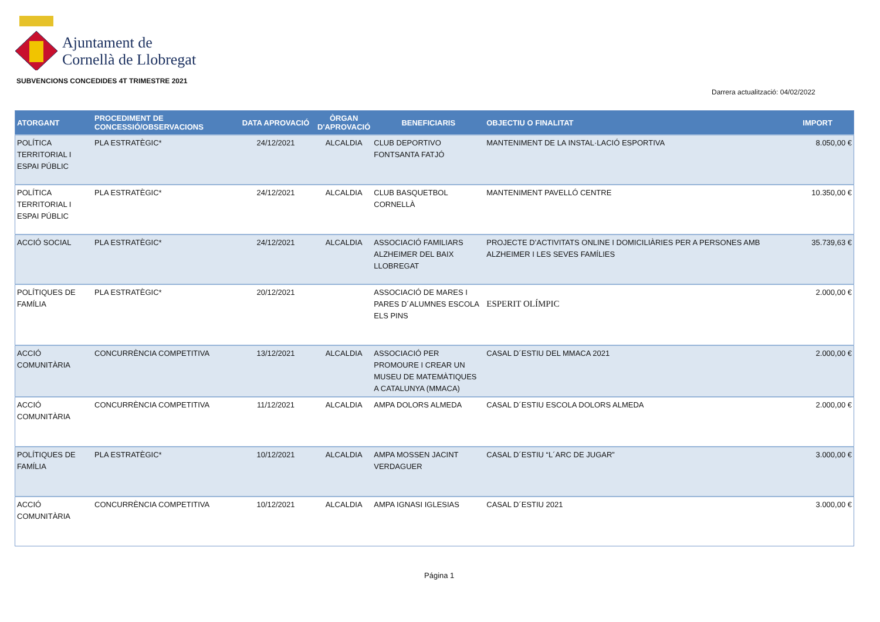Ajuntament de
Cornellà de Llobregat
SUBVENCIONS CONCEDIDES 4T TRIMESTRE 2021
Darrera actualització: 04/02/2022
| ATORGANT | PROCEDIMENT DE CONCESSIÓ/OBSERVACIONS | DATA APROVACIÓ | ÒRGAN D'APROVACIÓ | BENEFICIARIS | OBJECTIU O FINALITAT | IMPORT |
| --- | --- | --- | --- | --- | --- | --- |
| POLÍTICA TERRITORIAL I ESPAI PÚBLIC | PLA ESTRATÈGIC* | 24/12/2021 | ALCALDIA | CLUB DEPORTIVO FONTSANTA FATJÓ | MANTENIMENT DE LA INSTAL·LACIÓ ESPORTIVA | 8.050,00 € |
| POLÍTICA TERRITORIAL I ESPAI PÚBLIC | PLA ESTRATÈGIC* | 24/12/2021 | ALCALDIA | CLUB BASQUETBOL CORNELLÀ | MANTENIMENT PAVELLÓ CENTRE | 10.350,00 € |
| ACCIÓ SOCIAL | PLA ESTRATÈGIC* | 24/12/2021 | ALCALDIA | ASSOCIACIÓ FAMILIARS ALZHEIMER DEL BAIX LLOBREGAT | PROJECTE D’ACTIVITATS ONLINE I DOMICILIÀRIES PER A PERSONES AMB ALZHEIMER I LES SEVES FAMÍLIES | 35.739,63 € |
| POLÍTIQUES DE FAMÍLIA | PLA ESTRATÈGIC* | 20/12/2021 | | ASSOCIACIÓ DE MARES I PARES D´ALUMNES ESCOLA ELS PINS | ESPERIT OLÍMPIC | 2.000,00 € |
| ACCIÓ COMUNITÀRIA | CONCURRÈNCIA COMPETITIVA | 13/12/2021 | ALCALDIA | ASSOCIACIÓ PER PROMOURE I CREAR UN MUSEU DE MATEMÀTIQUES A CATALUNYA (MMACA) | CASAL D´ESTIU DEL MMACA 2021 | 2.000,00 € |
| ACCIÓ COMUNITÀRIA | CONCURRÈNCIA COMPETITIVA | 11/12/2021 | ALCALDIA | AMPA DOLORS ALMEDA | CASAL D´ESTIU ESCOLA DOLORS ALMEDA | 2.000,00 € |
| POLÍTIQUES DE FAMÍLIA | PLA ESTRATÈGIC* | 10/12/2021 | ALCALDIA | AMPA MOSSEN JACINT VERDAGUER | CASAL D´ESTIU “L´ARC DE JUGAR” | 3.000,00 € |
| ACCIÓ COMUNITÀRIA | CONCURRÈNCIA COMPETITIVA | 10/12/2021 | ALCALDIA | AMPA IGNASI IGLESIAS | CASAL D´ESTIU 2021 | 3.000,00 € |
Página 1